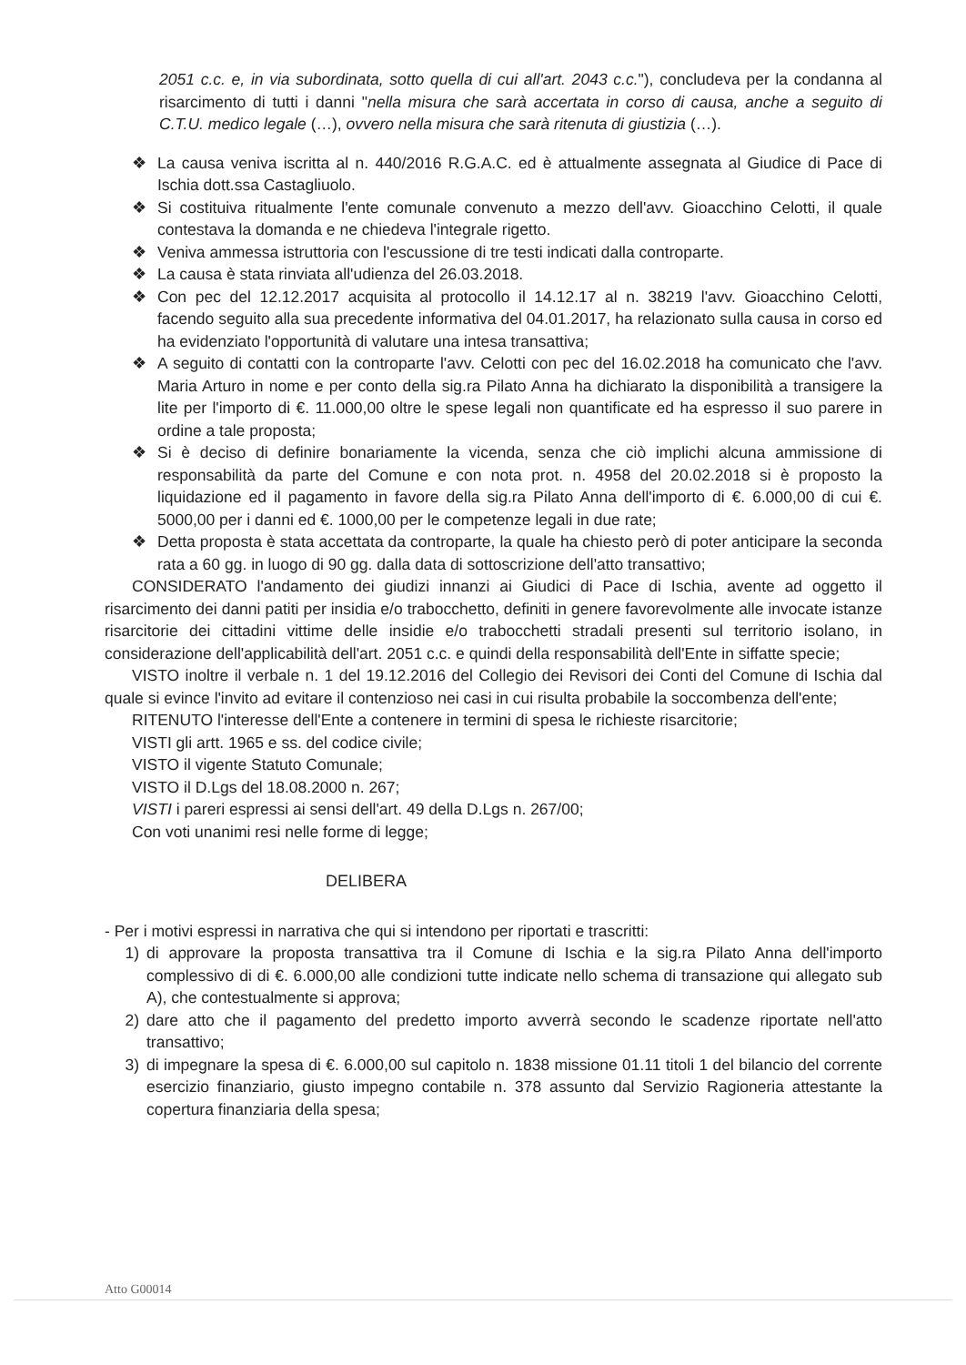2051 c.c. e, in via subordinata, sotto quella di cui all'art. 2043 c.c."), concludeva per la condanna al risarcimento di tutti i danni "nella misura che sarà accertata in corso di causa, anche a seguito di C.T.U. medico legale (…), ovvero nella misura che sarà ritenuta di giustizia (…).
❖ La causa veniva iscritta al n. 440/2016 R.G.A.C. ed è attualmente assegnata al Giudice di Pace di Ischia dott.ssa Castagliuolo.
❖ Si costituiva ritualmente l'ente comunale convenuto a mezzo dell'avv. Gioacchino Celotti, il quale contestava la domanda e ne chiedeva l'integrale rigetto.
❖ Veniva ammessa istruttoria con l'escussione di tre testi indicati dalla controparte.
❖ La causa è stata rinviata all'udienza del 26.03.2018.
❖ Con pec del 12.12.2017 acquisita al protocollo il 14.12.17 al n. 38219 l'avv. Gioacchino Celotti, facendo seguito alla sua precedente informativa del 04.01.2017, ha relazionato sulla causa in corso ed ha evidenziato l'opportunità di valutare una intesa transattiva;
❖ A seguito di contatti con la controparte l'avv. Celotti con pec del 16.02.2018 ha comunicato che l'avv. Maria Arturo in nome e per conto della sig.ra Pilato Anna ha dichiarato la disponibilità a transigere la lite per l'importo di €. 11.000,00 oltre le spese legali non quantificate ed ha espresso il suo parere in ordine a tale proposta;
❖ Si è deciso di definire bonariamente la vicenda, senza che ciò implichi alcuna ammissione di responsabilità da parte del Comune e con nota prot. n. 4958 del 20.02.2018 si è proposto la liquidazione ed il pagamento in favore della sig.ra Pilato Anna dell'importo di €. 6.000,00 di cui €. 5000,00 per i danni ed €. 1000,00 per le competenze legali in due rate;
❖ Detta proposta è stata accettata da controparte, la quale ha chiesto però di poter anticipare la seconda rata a 60 gg. in luogo di 90 gg. dalla data di sottoscrizione dell'atto transattivo;
CONSIDERATO l'andamento dei giudizi innanzi ai Giudici di Pace di Ischia, avente ad oggetto il risarcimento dei danni patiti per insidia e/o trabocchetto, definiti in genere favorevolmente alle invocate istanze risarcitorie dei cittadini vittime delle insidie e/o trabocchetti stradali presenti sul territorio isolano, in considerazione dell'applicabilità dell'art. 2051 c.c. e quindi della responsabilità dell'Ente in siffatte specie;
VISTO inoltre il verbale n. 1 del 19.12.2016 del Collegio dei Revisori dei Conti del Comune di Ischia dal quale si evince l'invito ad evitare il contenzioso nei casi in cui risulta probabile la soccombenza dell'ente;
RITENUTO l'interesse dell'Ente a contenere in termini di spesa le richieste risarcitorie;
VISTI gli artt. 1965 e ss. del codice civile;
VISTO il vigente Statuto Comunale;
VISTO il D.Lgs del 18.08.2000 n. 267;
VISTI i pareri espressi ai sensi dell'art. 49 della D.Lgs n. 267/00;
Con voti unanimi resi nelle forme di legge;
DELIBERA
- Per i motivi espressi in narrativa che qui si intendono per riportati e trascritti:
1) di approvare la proposta transattiva tra il Comune di Ischia e la sig.ra Pilato Anna dell'importo complessivo di di €. 6.000,00 alle condizioni tutte indicate nello schema di transazione qui allegato sub A), che contestualmente si approva;
2) dare atto che il pagamento del predetto importo avverrà secondo le scadenze riportate nell'atto transattivo;
3) di impegnare la spesa di €. 6.000,00 sul capitolo n. 1838 missione 01.11 titoli 1 del bilancio del corrente esercizio finanziario, giusto impegno contabile n. 378 assunto dal Servizio Ragioneria attestante la copertura finanziaria della spesa;
Atto G00014